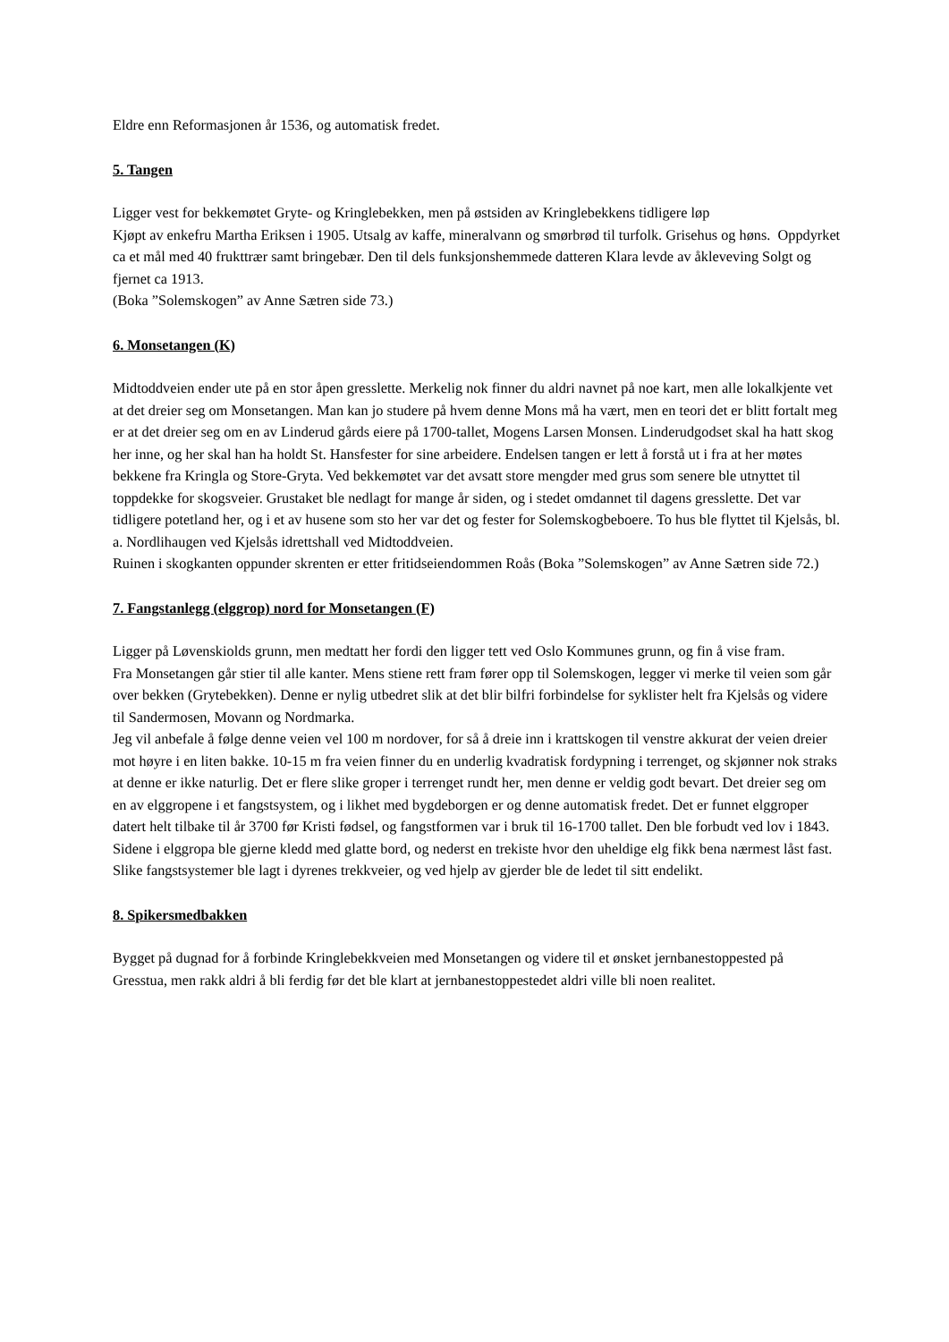Eldre enn Reformasjonen år 1536, og automatisk fredet.
5. Tangen
Ligger vest for bekkemøtet Gryte- og Kringlebekken, men på østsiden av Kringlebekkens tidligere løp
Kjøpt av enkefru Martha Eriksen i 1905. Utsalg av kaffe, mineralvann og smørbrød til turfolk. Grisehus og høns. Oppdyrket ca et mål med 40 frukttrær samt bringebær. Den til dels funksjonshemmede datteren Klara levde av åkleveving Solgt og fjernet ca 1913.
(Boka ”Solemskogen” av Anne Sætren side 73.)
6. Monsetangen (K)
Midtoddveien ender ute på en stor åpen gresslette. Merkelig nok finner du aldri navnet på noe kart, men alle lokalkjente vet at det dreier seg om Monsetangen. Man kan jo studere på hvem denne Mons må ha vært, men en teori det er blitt fortalt meg er at det dreier seg om en av Linderud gårds eiere på 1700-tallet, Mogens Larsen Monsen. Linderudgodset skal ha hatt skog her inne, og her skal han ha holdt St. Hansfester for sine arbeidere. Endelsen tangen er lett å forstå ut i fra at her møtes bekkene fra Kringla og Store-Gryta. Ved bekkemøtet var det avsatt store mengder med grus som senere ble utnyttet til toppdekke for skogsveier. Grustaket ble nedlagt for mange år siden, og i stedet omdannet til dagens gresslette. Det var tidligere potetland her, og i et av husene som sto her var det og fester for Solemskogbeboere. To hus ble flyttet til Kjelsås, bl. a. Nordlihaugen ved Kjelsås idrettshall ved Midtoddveien.
Ruinen i skogkanten oppunder skrenten er etter fritidseiendommen Roås (Boka ”Solemskogen” av Anne Sætren side 72.)
7. Fangstanlegg (elggrop) nord for Monsetangen (F)
Ligger på Løvenskiolds grunn, men medtatt her fordi den ligger tett ved Oslo Kommunes grunn, og fin å vise fram.
Fra Monsetangen går stier til alle kanter. Mens stiene rett fram fører opp til Solemskogen, legger vi merke til veien som går over bekken (Grytebekken). Denne er nylig utbedret slik at det blir bilfri forbindelse for syklister helt fra Kjelsås og videre til Sandermosen, Movann og Nordmarka.
Jeg vil anbefale å følge denne veien vel 100 m nordover, for så å dreie inn i krattskogen til venstre akkurat der veien dreier mot høyre i en liten bakke. 10-15 m fra veien finner du en underlig kvadratisk fordypning i terrenget, og skjønner nok straks at denne er ikke naturlig. Det er flere slike groper i terrenget rundt her, men denne er veldig godt bevart. Det dreier seg om en av elggropene i et fangstsystem, og i likhet med bygdeborgen er og denne automatisk fredet. Det er funnet elggroper datert helt tilbake til år 3700 før Kristi fødsel, og fangstformen var i bruk til 16-1700 tallet. Den ble forbudt ved lov i 1843. Sidene i elggropa ble gjerne kledd med glatte bord, og nederst en trekiste hvor den uheldige elg fikk bena nærmest låst fast. Slike fangstsystemer ble lagt i dyrenes trekkveier, og ved hjelp av gjerder ble de ledet til sitt endelikt.
8. Spikersmedbakken
Bygget på dugnad for å forbinde Kringlebekkveien med Monsetangen og videre til et ønsket jernbanestoppested på Gresstua, men rakk aldri å bli ferdig før det ble klart at jernbanestoppestedet aldri ville bli noen realitet.